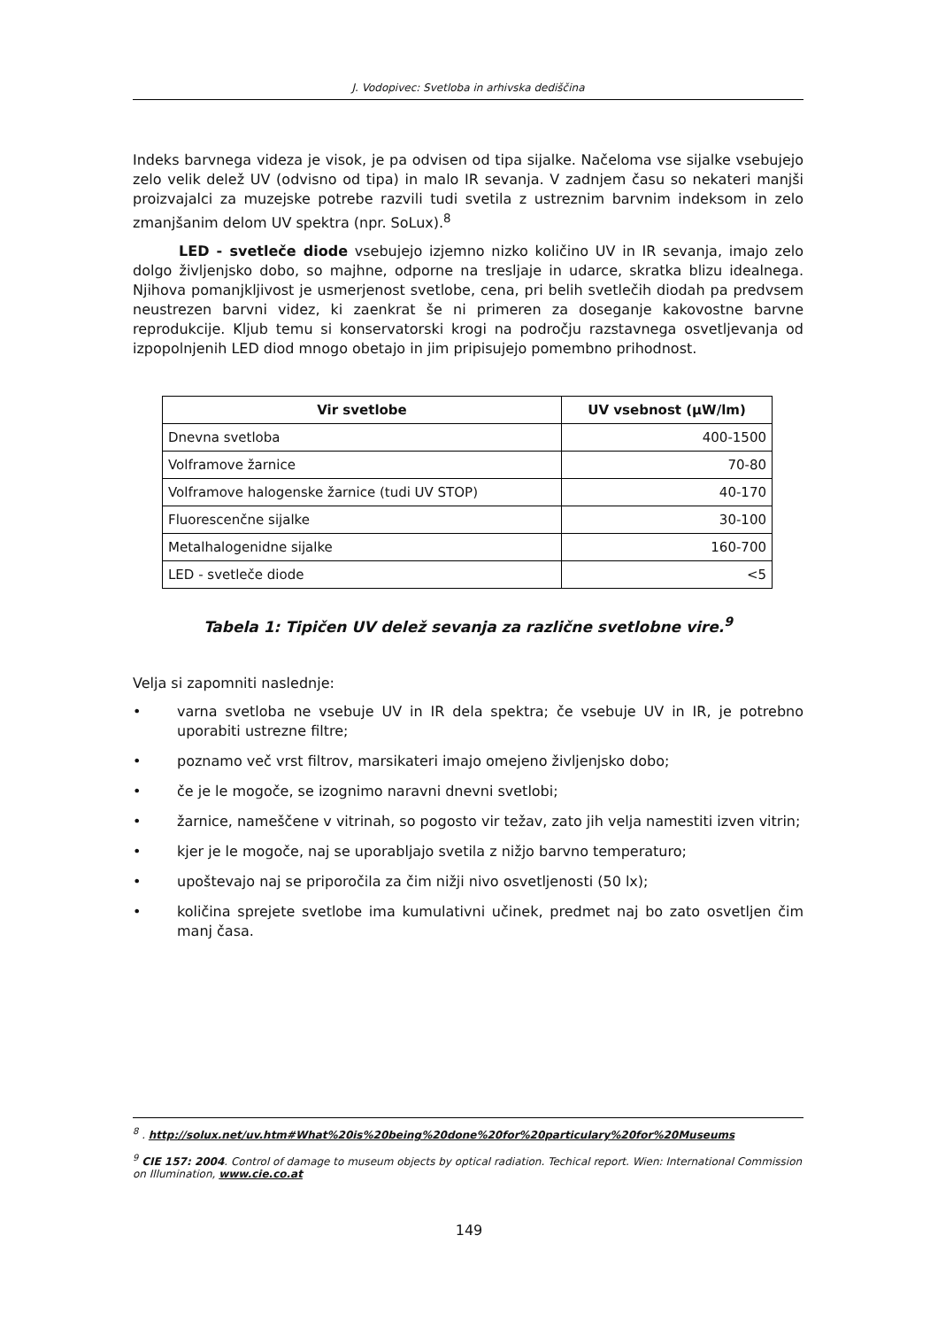J. Vodopivec: Svetloba in arhivska dediščina
Indeks barvnega videza je visok, je pa odvisen od tipa sijalke. Načeloma vse sijalke vsebujejo zelo velik delež UV (odvisno od tipa) in malo IR sevanja. V zadnjem času so nekateri manjši proizvajalci za muzejske potrebe razvili tudi svetila z ustreznim barvnim indeksom in zelo zmanjšanim delom UV spektra (npr. SoLux).<sup>8</sup>
LED - svetleče diode vsebujejo izjemno nizko količino UV in IR sevanja, imajo zelo dolgo življenjsko dobo, so majhne, odporne na tresljaje in udarce, skratka blizu idealnega. Njihova pomanjkljivost je usmerjenost svetlobe, cena, pri belih svetlečih diodah pa predvsem neustrezen barvni videz, ki zaenkrat še ni primeren za doseganje kakovostne barvne reprodukcije. Kljub temu si konservatorski krogi na področju razstavnega osvetljevanja od izpopolnjenih LED diod mnogo obetajo in jim pripisujejo pomembno prihodnost.
| Vir svetlobe | UV vsebnost (μW/lm) |
| --- | --- |
| Dnevna svetloba | 400-1500 |
| Volframove žarnice | 70-80 |
| Volframove halogenske žarnice (tudi UV STOP) | 40-170 |
| Fluorescenčne sijalke | 30-100 |
| Metalhalogenidne sijalke | 160-700 |
| LED - svetleče diode | <5 |
Tabela 1: Tipičen UV delež sevanja za različne svetlobne vire.<sup>9</sup>
Velja si zapomniti naslednje:
• varna svetloba ne vsebuje UV in IR dela spektra; če vsebuje UV in IR, je potrebno uporabiti ustrezne filtre;
• poznamo več vrst filtrov, marsikateri imajo omejeno življenjsko dobo;
• če je le mogoče, se izognimo naravni dnevni svetlobi;
• žarnice, nameščene v vitrinah, so pogosto vir težav, zato jih velja namestiti izven vitrin;
• kjer je le mogoče, naj se uporabljajo svetila z nižjo barvno temperaturo;
• upoštevajo naj se priporočila za čim nižji nivo osvetljenosti (50 lx);
• količina sprejete svetlobe ima kumulativni učinek, predmet naj bo zato osvetljen čim manj časa.
<sup>8</sup> . http://solux.net/uv.htm#What%20is%20being%20done%20for%20particulary%20for%20Museums
<sup>9</sup> CIE 157: 2004. Control of damage to museum objects by optical radiation. Techical report. Wien: International Commission on Illumination, www.cie.co.at
149